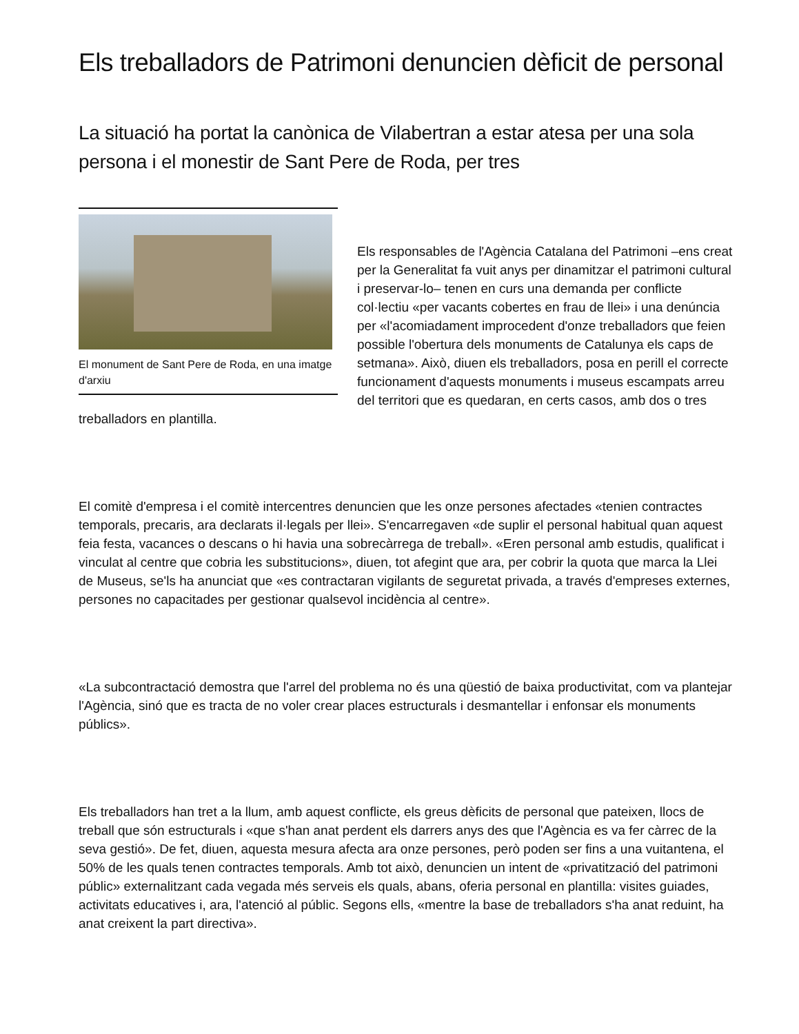Els treballadors de Patrimoni denuncien dèficit de personal
La situació ha portat la canònica de Vilabertran a estar atesa per una sola persona i el monestir de Sant Pere de Roda, per tres
El monument de Sant Pere de Roda, en una imatge d'arxiu
Els responsables de l'Agència Catalana del Patrimoni –ens creat per la Generalitat fa vuit anys per dinamitzar el patrimoni cultural i preservar-lo– tenen en curs una demanda per conflicte col·lectiu «per vacants cobertes en frau de llei» i una denúncia per «l'acomiadament improcedent d'onze treballadors que feien possible l'obertura dels monuments de Catalunya els caps de setmana». Això, diuen els treballadors, posa en perill el correcte funcionament d'aquests monuments i museus escampats arreu del territori que es quedaran, en certs casos, amb dos o tres treballadors en plantilla.
El comitè d'empresa i el comitè intercentres denuncien que les onze persones afectades «tenien contractes temporals, precaris, ara declarats il·legals per llei». S'encarregaven «de suplir el personal habitual quan aquest feia festa, vacances o descans o hi havia una sobrecàrrega de treball». «Eren personal amb estudis, qualificat i vinculat al centre que cobria les substitucions», diuen, tot afegint que ara, per cobrir la quota que marca la Llei de Museus, se'ls ha anunciat que «es contractaran vigilants de seguretat privada, a través d'empreses externes, persones no capacitades per gestionar qualsevol incidència al centre».
«La subcontractació demostra que l'arrel del problema no és una qüestió de baixa productivitat, com va plantejar l'Agència, sinó que es tracta de no voler crear places estructurals i desmantellar i enfonsar els monuments públics».
Els treballadors han tret a la llum, amb aquest conflicte, els greus dèficits de personal que pateixen, llocs de treball que són estructurals i «que s'han anat perdent els darrers anys des que l'Agència es va fer càrrec de la seva gestió». De fet, diuen, aquesta mesura afecta ara onze persones, però poden ser fins a una vuitantena, el 50% de les quals tenen contractes temporals. Amb tot això, denuncien un intent de «privatització del patrimoni públic» externalitzant cada vegada més serveis els quals, abans, oferia personal en plantilla: visites guiades, activitats educatives i, ara, l'atenció al públic. Segons ells, «mentre la base de treballadors s'ha anat reduint, ha anat creixent la part directiva».